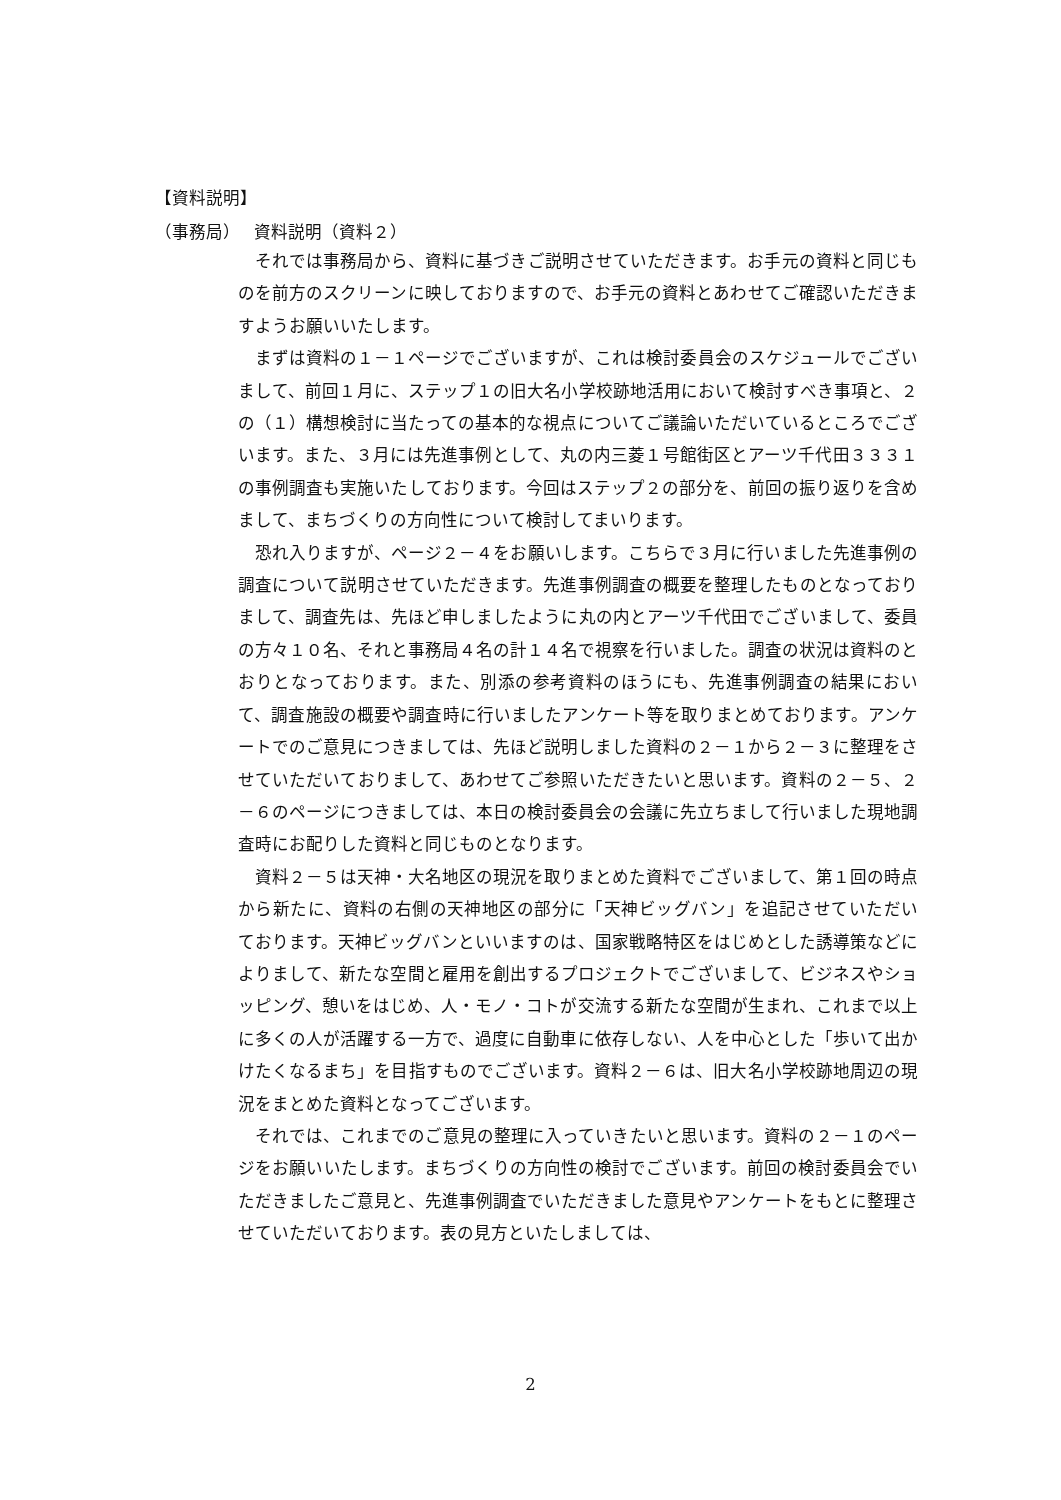【資料説明】
（事務局）　 資料説明（資料２）
それでは事務局から、資料に基づきご説明させていただきます。お手元の資料と同じものを前方のスクリーンに映しておりますので、お手元の資料とあわせてご確認いただきますようお願いいたします。
まずは資料の１－１ページでございますが、これは検討委員会のスケジュールでございまして、前回１月に、ステップ１の旧大名小学校跡地活用において検討すべき事項と、２の（１）構想検討に当たっての基本的な視点についてご議論いただいているところでございます。また、３月には先進事例として、丸の内三菱１号館街区とアーツ千代田３３３１の事例調査も実施いたしております。今回はステップ２の部分を、前回の振り返りを含めまして、まちづくりの方向性について検討してまいります。
恐れ入りますが、ページ２－４をお願いします。こちらで３月に行いました先進事例の調査について説明させていただきます。先進事例調査の概要を整理したものとなっておりまして、調査先は、先ほど申しましたように丸の内とアーツ千代田でございまして、委員の方々１０名、それと事務局４名の計１４名で視察を行いました。調査の状況は資料のとおりとなっております。また、別添の参考資料のほうにも、先進事例調査の結果において、調査施設の概要や調査時に行いましたアンケート等を取りまとめております。アンケートでのご意見につきましては、先ほど説明しました資料の２－１から２－３に整理をさせていただいておりまして、あわせてご参照いただきたいと思います。資料の２－５、２－６のページにつきましては、本日の検討委員会の会議に先立ちまして行いました現地調査時にお配りした資料と同じものとなります。
資料２－５は天神・大名地区の現況を取りまとめた資料でございまして、第１回の時点から新たに、資料の右側の天神地区の部分に「天神ビッグバン」を追記させていただいております。天神ビッグバンといいますのは、国家戦略特区をはじめとした誘導策などによりまして、新たな空間と雇用を創出するプロジェクトでございまして、ビジネスやショッピング、憩いをはじめ、人・モノ・コトが交流する新たな空間が生まれ、これまで以上に多くの人が活躍する一方で、過度に自動車に依存しない、人を中心とした「歩いて出かけたくなるまち」を目指すものでございます。資料２－６は、旧大名小学校跡地周辺の現況をまとめた資料となってございます。
それでは、これまでのご意見の整理に入っていきたいと思います。資料の２－１のページをお願いいたします。まちづくりの方向性の検討でございます。前回の検討委員会でいただきましたご意見と、先進事例調査でいただきました意見やアンケートをもとに整理させていただいております。表の見方といたしましては、
2